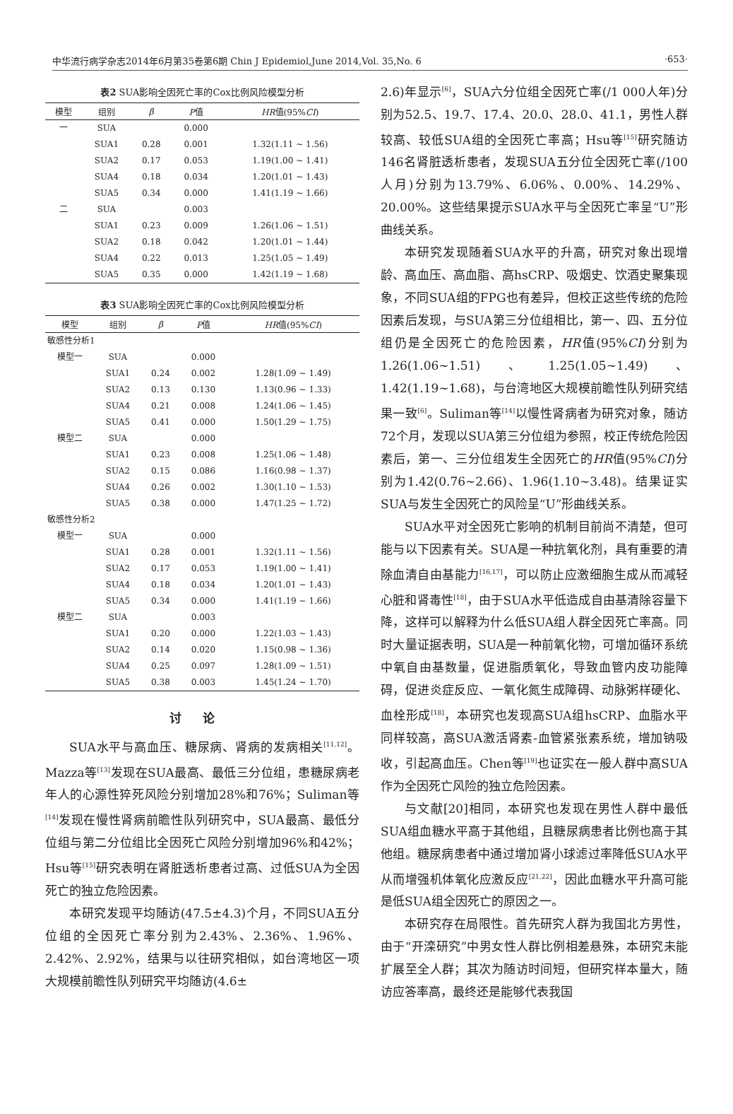中华流行病学杂志2014年6月第35卷第6期 Chin J Epidemiol,June 2014,Vol. 35,No. 6 ·653·
表2 SUA影响全因死亡率的Cox比例风险模型分析
| 模型 | 组别 | β | P 值 | HR 值(95% CI ) |
| --- | --- | --- | --- | --- |
| 一 | SUA | | 0.000 | |
| | SUA1 | 0.28 | 0.001 | 1.32(1.11 ~ 1.56) |
| | SUA2 | 0.17 | 0.053 | 1.19(1.00 ~ 1.41) |
| | SUA4 | 0.18 | 0.034 | 1.20(1.01 ~ 1.43) |
| | SUA5 | 0.34 | 0.000 | 1.41(1.19 ~ 1.66) |
| 二 | SUA | | 0.003 | |
| | SUA1 | 0.23 | 0.009 | 1.26(1.06 ~ 1.51) |
| | SUA2 | 0.18 | 0.042 | 1.20(1.01 ~ 1.44) |
| | SUA4 | 0.22 | 0.013 | 1.25(1.05 ~ 1.49) |
| | SUA5 | 0.35 | 0.000 | 1.42(1.19 ~ 1.68) |
表3 SUA影响全因死亡率的Cox比例风险模型分析
| 模型 | 组别 | β | P 值 | HR 值(95% CI ) |
| --- | --- | --- | --- | --- |
| 敏感性分析1 | | | | |
| 模型一 | SUA | | 0.000 | |
| | SUA1 | 0.24 | 0.002 | 1.28(1.09 ~ 1.49) |
| | SUA2 | 0.13 | 0.130 | 1.13(0.96 ~ 1.33) |
| | SUA4 | 0.21 | 0.008 | 1.24(1.06 ~ 1.45) |
| | SUA5 | 0.41 | 0.000 | 1.50(1.29 ~ 1.75) |
| 模型二 | SUA | | 0.000 | |
| | SUA1 | 0.23 | 0.008 | 1.25(1.06 ~ 1.48) |
| | SUA2 | 0.15 | 0.086 | 1.16(0.98 ~ 1.37) |
| | SUA4 | 0.26 | 0.002 | 1.30(1.10 ~ 1.53) |
| | SUA5 | 0.38 | 0.000 | 1.47(1.25 ~ 1.72) |
| 敏感性分析2 | | | | |
| 模型一 | SUA | | 0.000 | |
| | SUA1 | 0.28 | 0.001 | 1.32(1.11 ~ 1.56) |
| | SUA2 | 0.17 | 0.053 | 1.19(1.00 ~ 1.41) |
| | SUA4 | 0.18 | 0.034 | 1.20(1.01 ~ 1.43) |
| | SUA5 | 0.34 | 0.000 | 1.41(1.19 ~ 1.66) |
| 模型二 | SUA | | 0.003 | |
| | SUA1 | 0.20 | 0.000 | 1.22(1.03 ~ 1.43) |
| | SUA2 | 0.14 | 0.020 | 1.15(0.98 ~ 1.36) |
| | SUA4 | 0.25 | 0.097 | 1.28(1.09 ~ 1.51) |
| | SUA5 | 0.38 | 0.003 | 1.45(1.24 ~ 1.70) |
讨论
SUA水平与高血压、糖尿病、肾病的发病相关<sup>[11,12]</sup>。Mazza等<sup>[13]</sup>发现在SUA最高、最低三分位组，患糖尿病老年人的心源性猝死风险分别增加28%和76%；Suliman等<sup>[14]</sup>发现在慢性肾病前瞻性队列研究中，SUA最高、最低分位组与第二分位组比全因死亡风险分别增加96%和42%；Hsu等<sup>[15]</sup>研究表明在肾脏透析患者过高、过低SUA为全因死亡的独立危险因素。
本研究发现平均随访(47.5±4.3)个月，不同SUA五分位组的全因死亡率分别为2.43%、2.36%、1.96%、2.42%、2.92%，结果与以往研究相似，如台湾地区一项大规模前瞻性队列研究平均随访(4.6±
2.6)年显示<sup>[6]</sup>，SUA六分位组全因死亡率(/1 000人年)分别为52.5、19.7、17.4、20.0、28.0、41.1，男性人群较高、较低SUA组的全因死亡率高；Hsu等<sup>[15]</sup>研究随访146名肾脏透析患者，发现SUA五分位全因死亡率(/100人月)分别为13.79%、6.06%、0.00%、14.29%、20.00%。这些结果提示SUA水平与全因死亡率呈“U”形曲线关系。
本研究发现随着SUA水平的升高，研究对象出现增龄、高血压、高血脂、高hsCRP、吸烟史、饮酒史聚集现象，不同SUA组的FPG也有差异，但校正这些传统的危险因素后发现，与SUA第三分位组相比，第一、四、五分位组仍是全因死亡的危险因素，HR值(95%CI)分别为1.26(1.06~1.51)、1.25(1.05~1.49)、1.42(1.19~1.68)，与台湾地区大规模前瞻性队列研究结果一致<sup>[6]</sup>。Suliman等<sup>[14]</sup>以慢性肾病者为研究对象，随访72个月，发现以SUA第三分位组为参照，校正传统危险因素后，第一、三分位组发生全因死亡的HR值(95%CI)分别为1.42(0.76~2.66)、1.96(1.10~3.48)。结果证实SUA与发生全因死亡的风险呈“U”形曲线关系。
SUA水平对全因死亡影响的机制目前尚不清楚，但可能与以下因素有关。SUA是一种抗氧化剂，具有重要的清除血清自由基能力<sup>[16,17]</sup>，可以防止应激细胞生成从而减轻心脏和肾毒性<sup>[18]</sup>，由于SUA水平低造成自由基清除容量下降，这样可以解释为什么低SUA组人群全因死亡率高。同时大量证据表明，SUA是一种前氧化物，可增加循环系统中氧自由基数量，促进脂质氧化，导致血管内皮功能障碍，促进炎症反应、一氧化氮生成障碍、动脉粥样硬化、血栓形成<sup>[18]</sup>，本研究也发现高SUA组hsCRP、血脂水平同样较高，高SUA激活肾素-血管紧张素系统，增加钠吸收，引起高血压。Chen等<sup>[19]</sup>也证实在一般人群中高SUA作为全因死亡风险的独立危险因素。
与文献[20]相同，本研究也发现在男性人群中最低SUA组血糖水平高于其他组，且糖尿病患者比例也高于其他组。糖尿病患者中通过增加肾小球滤过率降低SUA水平从而增强机体氧化应激反应<sup>[21,22]</sup>，因此血糖水平升高可能是低SUA组全因死亡的原因之一。
本研究存在局限性。首先研究人群为我国北方男性，由于“开滦研究”中男女性人群比例相差悬殊，本研究未能扩展至全人群；其次为随访时间短，但研究样本量大，随访应答率高，最终还是能够代表我国